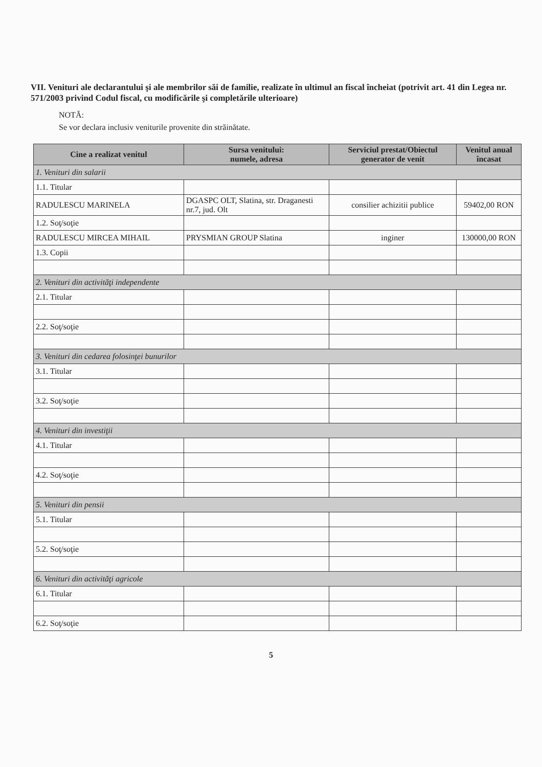VII. Venituri ale declarantului şi ale membrilor săi de familie, realizate în ultimul an fiscal încheiat (potrivit art. 41 din Legea nr. 571/2003 privind Codul fiscal, cu modificările şi completările ulterioare)
NOTĂ:
Se vor declara inclusiv veniturile provenite din străinătate.
| Cine a realizat venitul | Sursa venitului: numele, adresa | Serviciul prestat/Obiectul generator de venit | Venitul anual încasat |
| --- | --- | --- | --- |
| 1. Venituri din salarii | | | |
| 1.1. Titular | | | |
| RADULESCU MARINELA | DGASPC OLT, Slatina, str. Draganesti nr.7, jud. Olt | consilier achizitii publice | 59402,00 RON |
| 1.2. Soţ/soţie | | | |
| RADULESCU MIRCEA MIHAIL | PRYSMIAN GROUP Slatina | inginer | 130000,00 RON |
| 1.3. Copii | | | |
| 2. Venituri din activităţi independente | | | |
| 2.1. Titular | | | |
| 2.2. Soţ/soţie | | | |
| 3. Venituri din cedarea folosinţei bunurilor | | | |
| 3.1. Titular | | | |
| 3.2. Soţ/soţie | | | |
| 4. Venituri din investiţii | | | |
| 4.1. Titular | | | |
| 4.2. Soţ/soţie | | | |
| 5. Venituri din pensii | | | |
| 5.1. Titular | | | |
| 5.2. Soţ/soţie | | | |
| 6. Venituri din activităţi agricole | | | |
| 6.1. Titular | | | |
| 6.2. Soţ/soţie | | | |
5